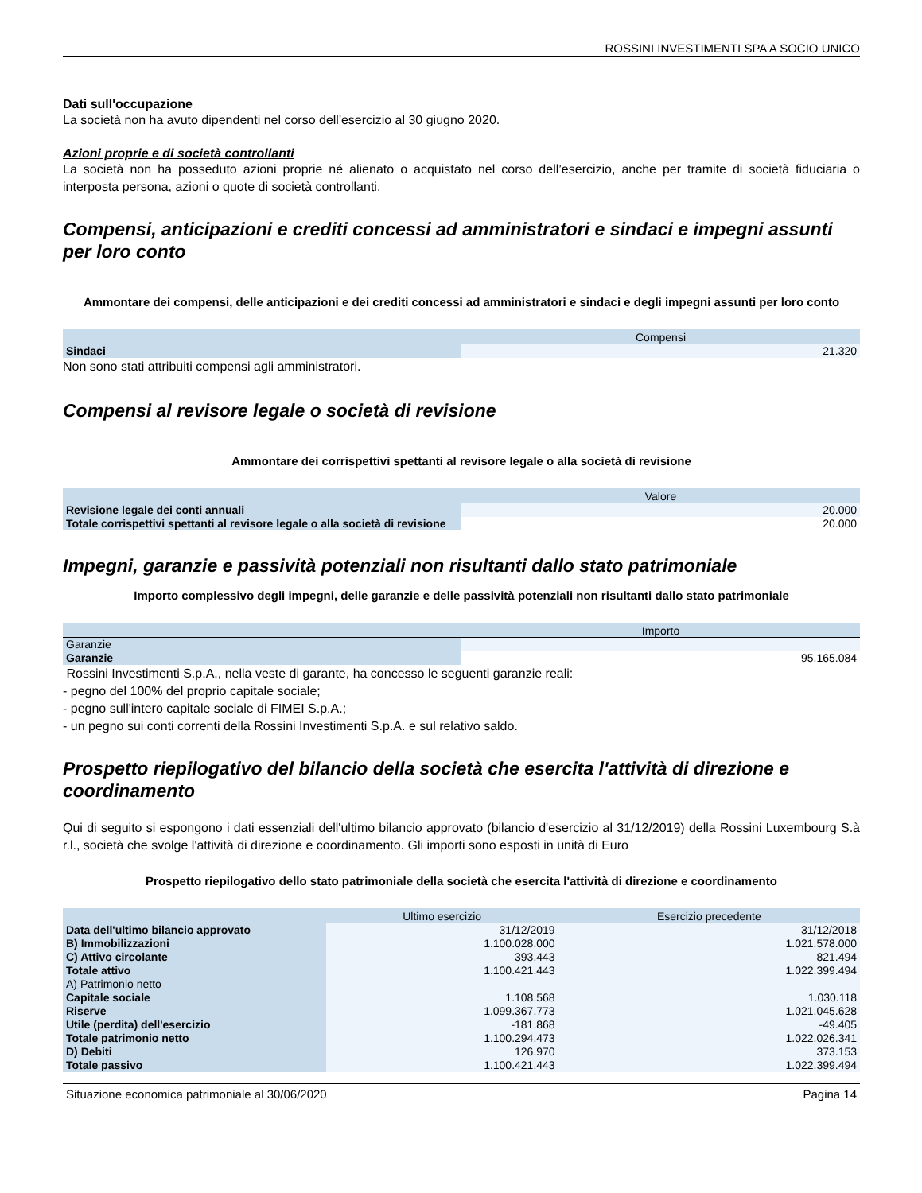ROSSINI INVESTIMENTI SPA A SOCIO UNICO
Dati sull'occupazione
La società non ha avuto dipendenti nel corso dell'esercizio al 30 giugno 2020.
Azioni proprie e di società controllanti
La società non ha posseduto azioni proprie né alienato o acquistato nel corso dell’esercizio, anche per tramite di società fiduciaria o interposta persona, azioni o quote di società controllanti.
Compensi, anticipazioni e crediti concessi ad amministratori e sindaci e impegni assunti per loro conto
Ammontare dei compensi, delle anticipazioni e dei crediti concessi ad amministratori e sindaci e degli impegni assunti per loro conto
| | Compensi |
| --- | --- |
| Sindaci | 21.320 |
Non sono stati attribuiti compensi agli amministratori.
Compensi al revisore legale o società di revisione
Ammontare dei corrispettivi spettanti al revisore legale o alla società di revisione
| | Valore |
| --- | --- |
| Revisione legale dei conti annuali | 20.000 |
| Totale corrispettivi spettanti al revisore legale o alla società di revisione | 20.000 |
Impegni, garanzie e passività potenziali non risultanti dallo stato patrimoniale
Importo complessivo degli impegni, delle garanzie e delle passività potenziali non risultanti dallo stato patrimoniale
| | Importo |
| --- | --- |
| Garanzie | |
| Garanzie | 95.165.084 |
Rossini Investimenti S.p.A., nella veste di garante, ha concesso le seguenti garanzie reali:
- pegno del 100% del proprio capitale sociale;
- pegno sull'intero capitale sociale di FIMEI S.p.A.;
- un pegno sui conti correnti della Rossini Investimenti S.p.A. e sul relativo saldo.
Prospetto riepilogativo del bilancio della società che esercita l'attività di direzione e coordinamento
Qui di seguito si espongono i dati essenziali dell'ultimo bilancio approvato (bilancio d'esercizio al 31/12/2019) della Rossini Luxembourg S.à r.l., società che svolge l'attività di direzione e coordinamento. Gli importi sono esposti in unità di Euro
Prospetto riepilogativo dello stato patrimoniale della società che esercita l'attività di direzione e coordinamento
| | Ultimo esercizio | Esercizio precedente |
| --- | --- | --- |
| Data dell'ultimo bilancio approvato | 31/12/2019 | 31/12/2018 |
| B) Immobilizzazioni | 1.100.028.000 | 1.021.578.000 |
| C) Attivo circolante | 393.443 | 821.494 |
| Totale attivo | 1.100.421.443 | 1.022.399.494 |
| A) Patrimonio netto | | |
| Capitale sociale | 1.108.568 | 1.030.118 |
| Riserve | 1.099.367.773 | 1.021.045.628 |
| Utile (perdita) dell'esercizio | -181.868 | -49.405 |
| Totale patrimonio netto | 1.100.294.473 | 1.022.026.341 |
| D) Debiti | 126.970 | 373.153 |
| Totale passivo | 1.100.421.443 | 1.022.399.494 |
Situazione economica patrimoniale al 30/06/2020 Pagina 14